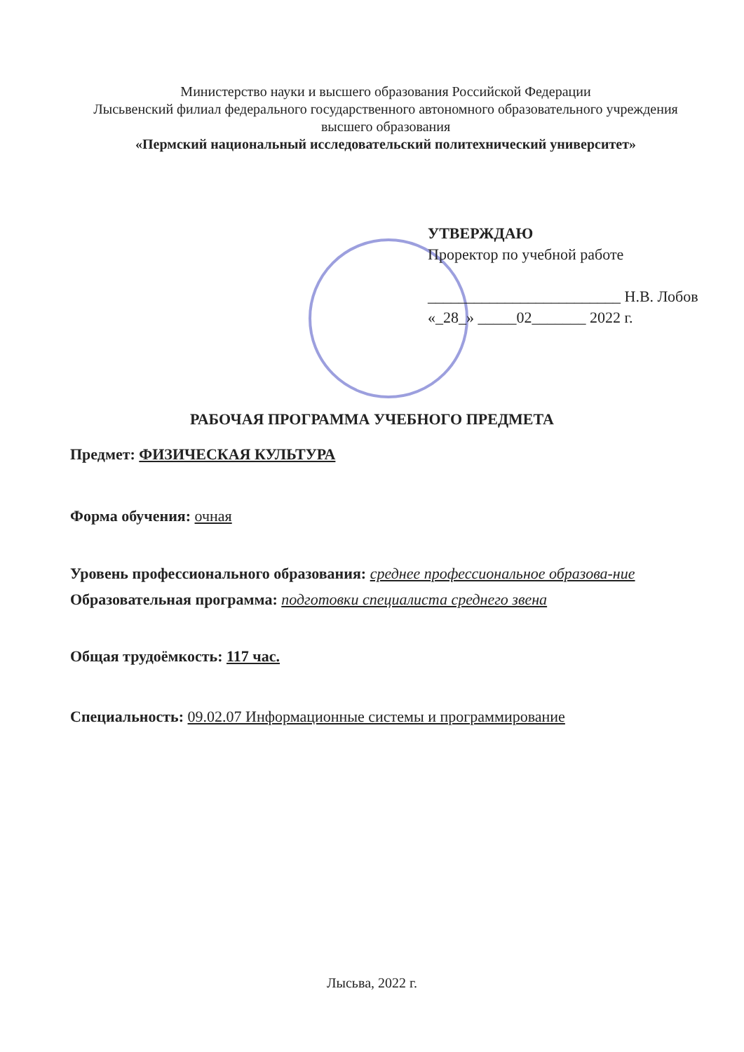Министерство науки и высшего образования Российской Федерации
Лысьвенский филиал федерального государственного автономного образовательного учреждения
высшего образования
«Пермский национальный исследовательский политехнический университет»
УТВЕРЖДАЮ
Проректор по учебной работе
_________________________ Н.В. Лобов
«_28_» _____02_______ 2022 г.
РАБОЧАЯ ПРОГРАММА УЧЕБНОГО ПРЕДМЕТА
Предмет: ФИЗИЧЕСКАЯ КУЛЬТУРА
Форма обучения: очная
Уровень профессионального образования: среднее профессиональное образова-ние
Образовательная программа: подготовки специалиста среднего звена
Общая трудоёмкость: 117 час.
Специальность: 09.02.07 Информационные системы и программирование
Лысьва, 2022 г.